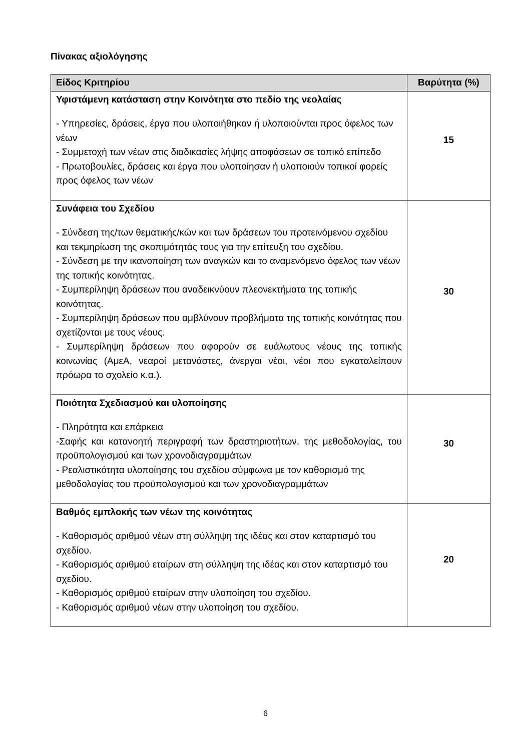Πίνακας αξιολόγησης
| Είδος Κριτηρίου | Βαρύτητα (%) |
| --- | --- |
| Υφιστάμενη κατάσταση στην Κοινότητα στο πεδίο της νεολαίας - Υπηρεσίες, δράσεις, έργα που υλοποιήθηκαν ή υλοποιούνται προς όφελος των νέων - Συμμετοχή των νέων στις διαδικασίες λήψης αποφάσεων σε τοπικό επίπεδο - Πρωτοβουλίες, δράσεις και έργα που υλοποίησαν ή υλοποιούν τοπικοί φορείς προς όφελος των νέων | 15 |
| Συνάφεια του Σχεδίου - Σύνδεση της/των θεματικής/κών και των δράσεων του προτεινόμενου σχεδίου και τεκμηρίωση της σκοπιμότητάς τους για την επίτευξη του σχεδίου. - Σύνδεση με την ικανοποίηση των αναγκών και το αναμενόμενο όφελος των νέων της τοπικής κοινότητας. - Συμπερίληψη δράσεων που αναδεικνύουν πλεονεκτήματα της τοπικής κοινότητας. - Συμπερίληψη δράσεων που αμβλύνουν προβλήματα της τοπικής κοινότητας που σχετίζονται με τους νέους. - Συμπερίληψη δράσεων που αφορούν σε ευάλωτους νέους της τοπικής κοινωνίας (ΑμεΑ, νεαροί μετανάστες, άνεργοι νέοι, νέοι που εγκαταλείπουν πρόωρα το σχολείο κ.α.). | 30 |
| Ποιότητα Σχεδιασμού και υλοποίησης - Πληρότητα και επάρκεια -Σαφής και κατανοητή περιγραφή των δραστηριοτήτων, της μεθοδολογίας, του προϋπολογισμού και των χρονοδιαγραμμάτων - Ρεαλιστικότητα υλοποίησης του σχεδίου σύμφωνα με τον καθορισμό της μεθοδολογίας του προϋπολογισμού και των χρονοδιαγραμμάτων | 30 |
| Βαθμός εμπλοκής των νέων της κοινότητας - Καθορισμός αριθμού νέων στη σύλληψη της ιδέας και στον καταρτισμό του σχεδίου. - Καθορισμός αριθμού εταίρων στη σύλληψη της ιδέας και στον καταρτισμό του σχεδίου. - Καθορισμός αριθμού εταίρων στην υλοποίηση του σχεδίου. - Καθορισμός αριθμού νέων στην υλοποίηση του σχεδίου. | 20 |
6